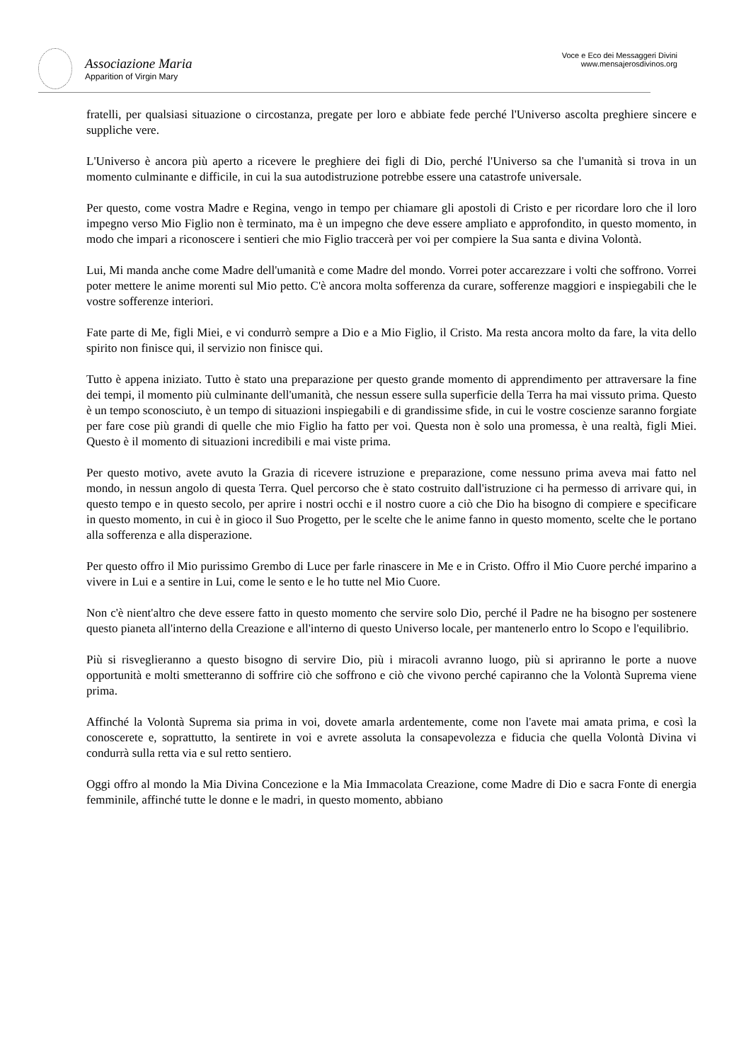Associazione Maria
Apparition of Virgin Mary
Voce e Eco dei Messaggeri Divini
www.mensajerosdivinos.org
fratelli, per qualsiasi situazione o circostanza, pregate per loro e abbiate fede perché l'Universo ascolta preghiere sincere e suppliche vere.
L'Universo è ancora più aperto a ricevere le preghiere dei figli di Dio, perché l'Universo sa che l'umanità si trova in un momento culminante e difficile, in cui la sua autodistruzione potrebbe essere una catastrofe universale.
Per questo, come vostra Madre e Regina, vengo in tempo per chiamare gli apostoli di Cristo e per ricordare loro che il loro impegno verso Mio Figlio non è terminato, ma è un impegno che deve essere ampliato e approfondito, in questo momento, in modo che impari a riconoscere i sentieri che mio Figlio traccerà per voi per compiere la Sua santa e divina Volontà.
Lui, Mi manda anche come Madre dell'umanità e come Madre del mondo. Vorrei poter accarezzare i volti che soffrono. Vorrei poter mettere le anime morenti sul Mio petto. C'è ancora molta sofferenza da curare, sofferenze maggiori e inspiegabili che le vostre sofferenze interiori.
Fate parte di Me, figli Miei, e vi condurrò sempre a Dio e a Mio Figlio, il Cristo. Ma resta ancora molto da fare, la vita dello spirito non finisce qui, il servizio non finisce qui.
Tutto è appena iniziato. Tutto è stato una preparazione per questo grande momento di apprendimento per attraversare la fine dei tempi, il momento più culminante dell'umanità, che nessun essere sulla superficie della Terra ha mai vissuto prima. Questo è un tempo sconosciuto, è un tempo di situazioni inspiegabili e di grandissime sfide, in cui le vostre coscienze saranno forgiate per fare cose più grandi di quelle che mio Figlio ha fatto per voi. Questa non è solo una promessa, è una realtà, figli Miei. Questo è il momento di situazioni incredibili e mai viste prima.
Per questo motivo, avete avuto la Grazia di ricevere istruzione e preparazione, come nessuno prima aveva mai fatto nel mondo, in nessun angolo di questa Terra. Quel percorso che è stato costruito dall'istruzione ci ha permesso di arrivare qui, in questo tempo e in questo secolo, per aprire i nostri occhi e il nostro cuore a ciò che Dio ha bisogno di compiere e specificare in questo momento, in cui è in gioco il Suo Progetto, per le scelte che le anime fanno in questo momento, scelte che le portano alla sofferenza e alla disperazione.
Per questo offro il Mio purissimo Grembo di Luce per farle rinascere in Me e in Cristo. Offro il Mio Cuore perché imparino a vivere in Lui e a sentire in Lui, come le sento e le ho tutte nel Mio Cuore.
Non c'è nient'altro che deve essere fatto in questo momento che servire solo Dio, perché il Padre ne ha bisogno per sostenere questo pianeta all'interno della Creazione e all'interno di questo Universo locale, per mantenerlo entro lo Scopo e l'equilibrio.
Più si risveglieranno a questo bisogno di servire Dio, più i miracoli avranno luogo, più si apriranno le porte a nuove opportunità e molti smetteranno di soffrire ciò che soffrono e ciò che vivono perché capiranno che la Volontà Suprema viene prima.
Affinché la Volontà Suprema sia prima in voi, dovete amarla ardentemente, come non l'avete mai amata prima, e così la conoscerete e, soprattutto, la sentirete in voi e avrete assoluta la consapevolezza e fiducia che quella Volontà Divina vi condurrà sulla retta via e sul retto sentiero.
Oggi offro al mondo la Mia Divina Concezione e la Mia Immacolata Creazione, come Madre di Dio e sacra Fonte di energia femminile, affinché tutte le donne e le madri, in questo momento, abbiano